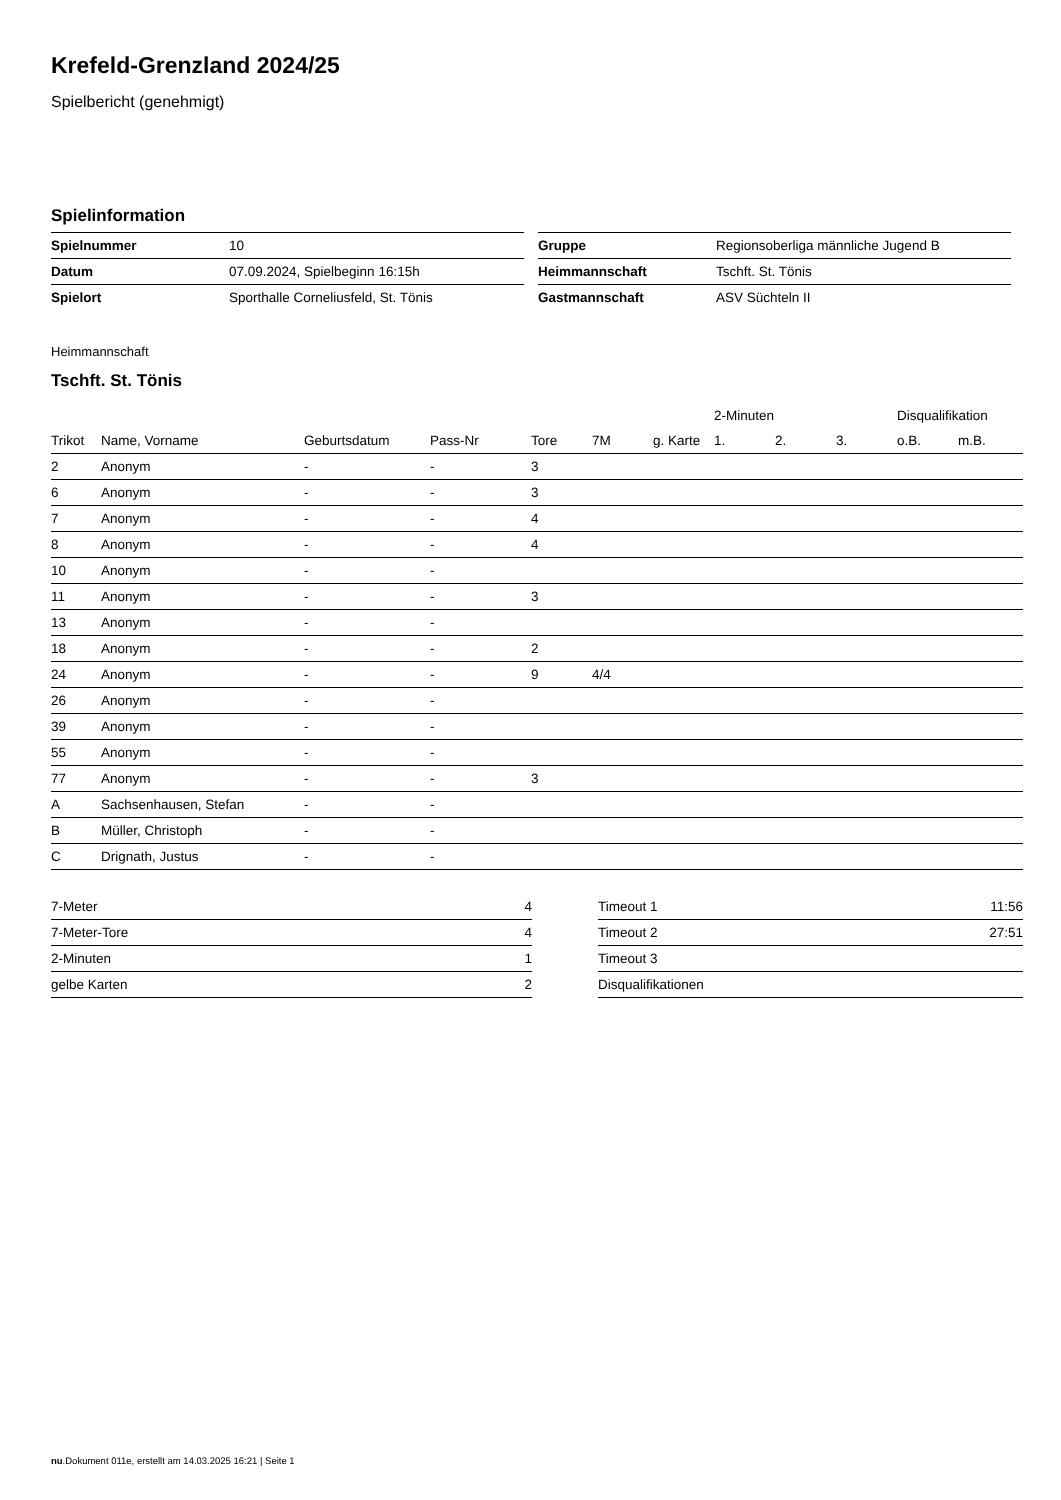Krefeld-Grenzland 2024/25
Spielbericht (genehmigt)
Spielinformation
| Spielnummer | 10 |
| Datum | 07.09.2024, Spielbeginn 16:15h |
| Spielort | Sporthalle Corneliusfeld, St. Tönis |
| Gruppe | Regionsoberliga männliche Jugend B |
| Heimmannschaft | Tschft. St. Tönis |
| Gastmannschaft | ASV Süchteln II |
Heimmannschaft
Tschft. St. Tönis
| | | | | | | | 2-Minuten | | | Disqualifikation | |
| --- | --- | --- | --- | --- | --- | --- | --- | --- | --- | --- | --- |
| Trikot | Name, Vorname | Geburtsdatum | Pass-Nr | Tore | 7M | g. Karte | 1. | 2. | 3. | o.B. | m.B. |
| 2 | Anonym | - | - | 3 | | | | | | | |
| 6 | Anonym | - | - | 3 | | | | | | | |
| 7 | Anonym | - | - | 4 | | | | | | | |
| 8 | Anonym | - | - | 4 | | | | | | | |
| 10 | Anonym | - | - | | | | | | | | |
| 11 | Anonym | - | - | 3 | | | | | | | |
| 13 | Anonym | - | - | | | | | | | | |
| 18 | Anonym | - | - | 2 | | | | | | | |
| 24 | Anonym | - | - | 9 | 4/4 | | | | | | |
| 26 | Anonym | - | - | | | | | | | | |
| 39 | Anonym | - | - | | | | | | | | |
| 55 | Anonym | - | - | | | | | | | | |
| 77 | Anonym | - | - | 3 | | | | | | | |
| A | Sachsenhausen, Stefan | - | - | | | | | | | | |
| B | Müller, Christoph | - | - | | | | | | | | |
| C | Drignath, Justus | - | - | | | | | | | | |
| 7-Meter | 4 |
| 7-Meter-Tore | 4 |
| 2-Minuten | 1 |
| gelbe Karten | 2 |
| Timeout 1 | 11:56 |
| Timeout 2 | 27:51 |
| Timeout 3 | |
| Disqualifikationen | |
nu.Dokument 011e, erstellt am 14.03.2025 16:21 | Seite 1